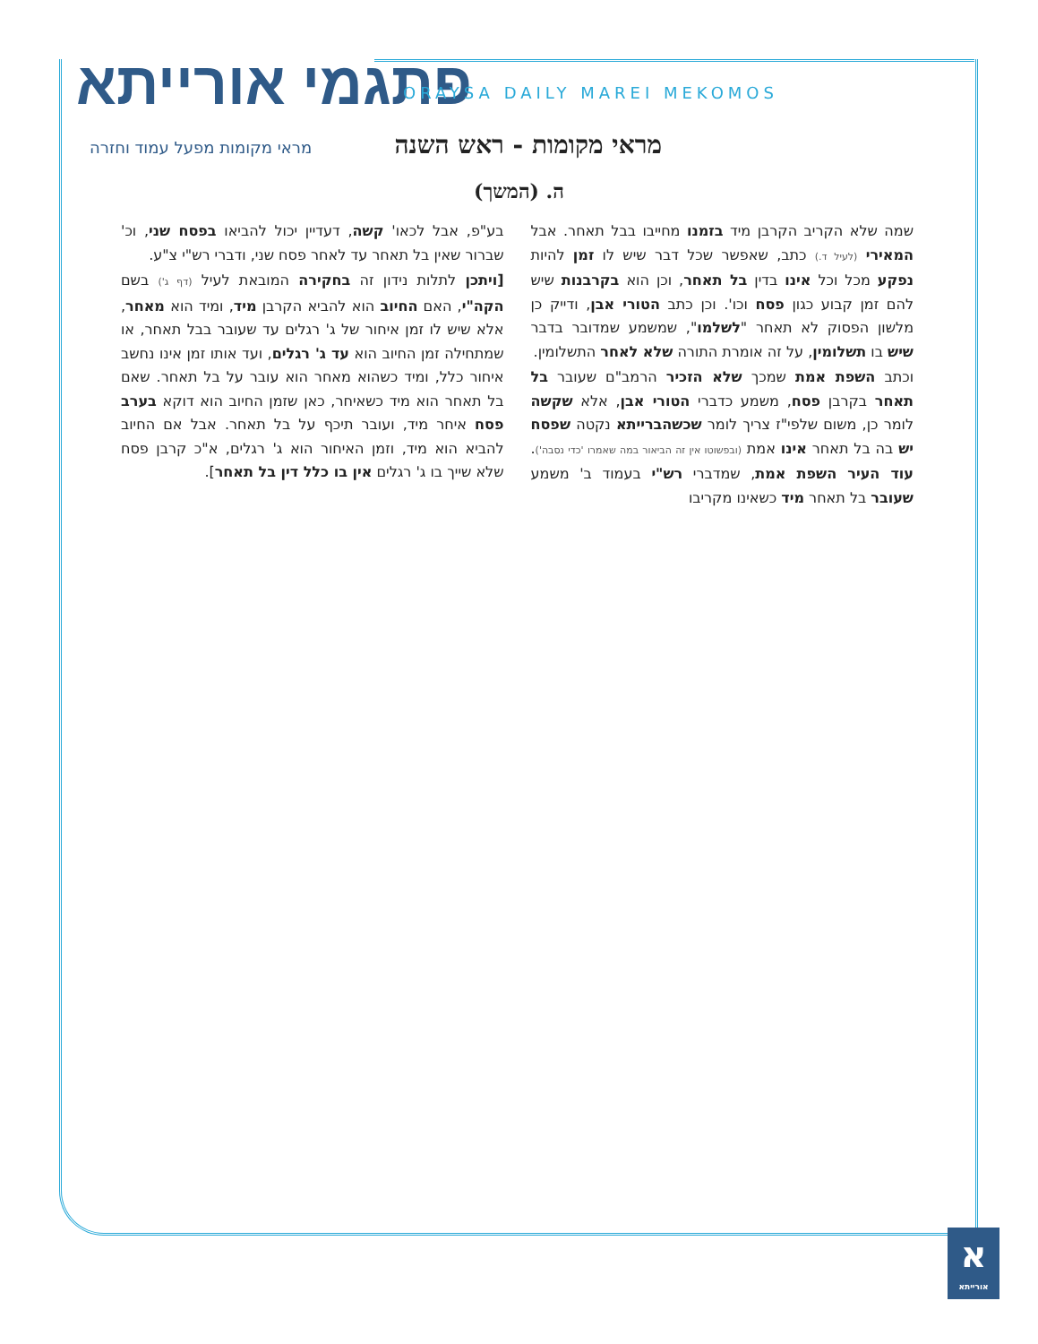פתגמי אורייתא ORAYSA DAILY MAREI MEKOMOS
מראי מקומות - ראש השנה
מראי מקומות מפעל עמוד וחזרה
ה. (המשך)
שמה שלא הקריב הקרבן מיד בזמנו מחייבו בבל תאחר. אבל המאירי (לעיל ד.) כתב, שאפשר שכל דבר שיש לו זמן להיות נפקע מכל וכל אינו בדין בל תאחר, וכן הוא בקרבנות שיש להם זמן קבוע כגון פסח וכו'. וכן כתב הטורי אבן, ודייק כן מלשון הפסוק לא תאחר "לשלמו", שמשמע שמדובר בדבר שיש בו תשלומין, על זה אומרת התורה שלא לאחר התשלומין.
וכתב השפת אמת שמכך שלא הזכיר הרמב"ם שעובר בל תאחר בקרבן פסח, משמע כדברי הטורי אבן, אלא שקשה לומר כן, משום שלפי"ז צריך לומר שכשהברייתא נקטה שפסח יש בה בל תאחר אינו אמת (ובפשוטו אין זה הביאור במה שאמרו 'כדי נסבה'). עוד העיר השפת אמת, שמדברי רש"י בעמוד ב' משמע שעובר בל תאחר מיד כשאינו מקריבו
בע"פ, אבל לכאו' קשה, דעדיין יכול להביאו בפסח שני, וכ' שברור שאין בל תאחר עד לאחר פסח שני, ודברי רש"י צ"ע.
[ויתכן לתלות נידון זה בחקירה המובאת לעיל (דף ג') בשם הקה"י, האם החיוב הוא להביא הקרבן מיד, ומיד הוא מאחר, אלא שיש לו זמן איחור של ג' רגלים עד שעובר בבל תאחר, או שמתחילה זמן החיוב הוא עד ג' רגלים, ועד אותו זמן אינו נחשב איחור כלל, ומיד כשהוא מאחר הוא עובר על בל תאחר. שאם בל תאחר הוא מיד כשאיחר, כאן שזמן החיוב הוא דוקא בערב פסח איחר מיד, ועובר תיכף על בל תאחר. אבל אם החיוב להביא הוא מיד, וזמן האיחור הוא ג' רגלים, א"כ קרבן פסח שלא שייך בו ג' רגלים אין בו כלל דין בל תאחר].
א
אורייתא